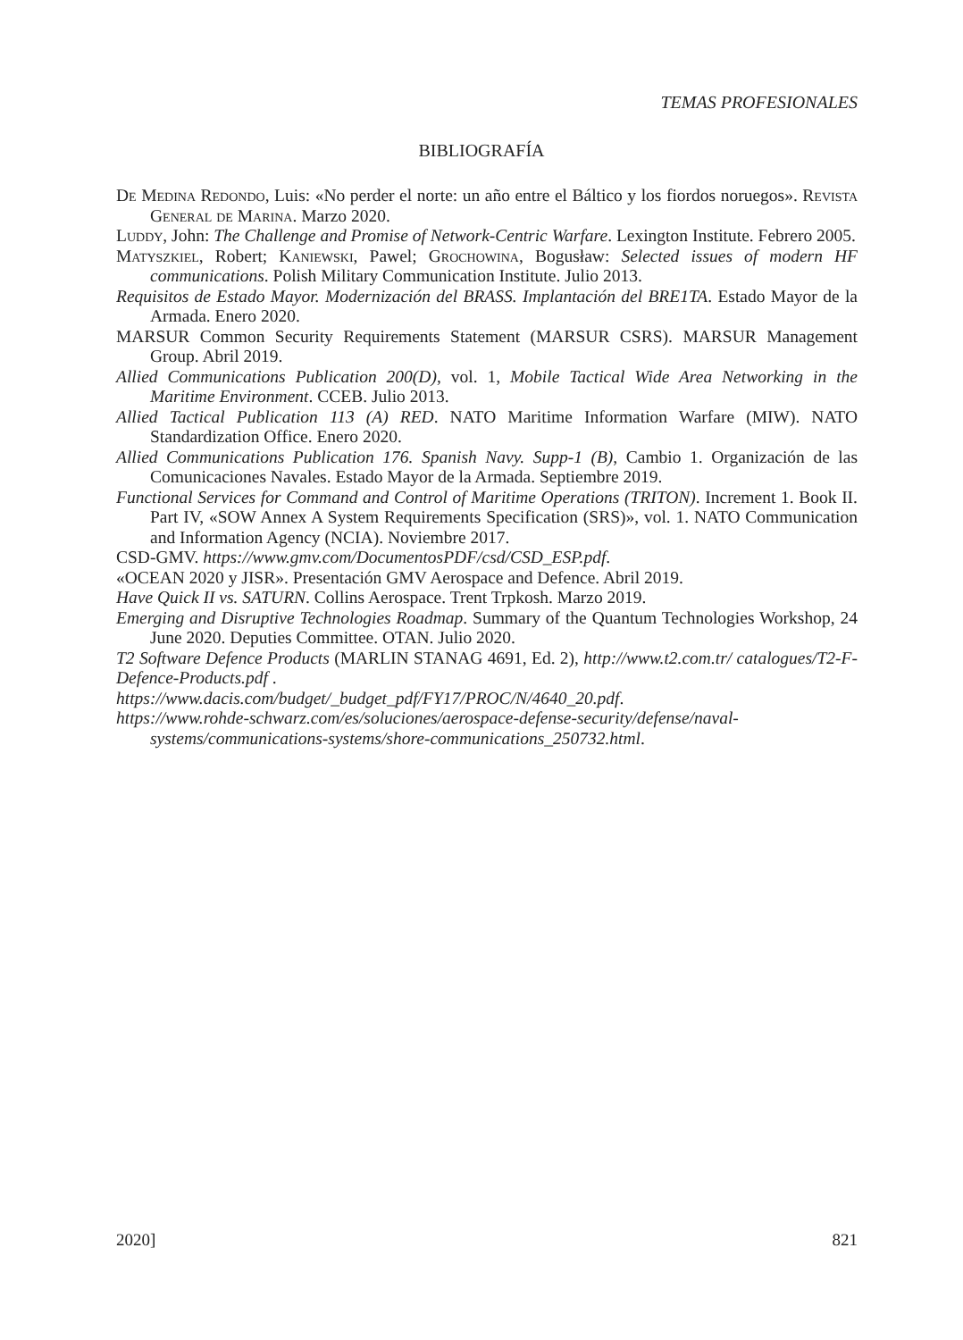TEMAS PROFESIONALES
BIBLIOGRAFÍA
De Medina Redondo, Luis: «No perder el norte: un año entre el Báltico y los fiordos noruegos». Revista General de Marina. Marzo 2020.
Luddy, John: The Challenge and Promise of Network-Centric Warfare. Lexington Institute. Febrero 2005.
Matyszkiel, Robert; Kaniewski, Pawel; Grochowina, Bogusław: Selected issues of modern HF communications. Polish Military Communication Institute. Julio 2013.
Requisitos de Estado Mayor. Modernización del BRASS. Implantación del BRE1TA. Estado Mayor de la Armada. Enero 2020.
MARSUR Common Security Requirements Statement (MARSUR CSRS). MARSUR Management Group. Abril 2019.
Allied Communications Publication 200(D), vol. 1, Mobile Tactical Wide Area Networking in the Maritime Environment. CCEB. Julio 2013.
Allied Tactical Publication 113 (A) RED. NATO Maritime Information Warfare (MIW). NATO Standardization Office. Enero 2020.
Allied Communications Publication 176. Spanish Navy. Supp-1 (B), Cambio 1. Organización de las Comunicaciones Navales. Estado Mayor de la Armada. Septiembre 2019.
Functional Services for Command and Control of Maritime Operations (TRITON). Increment 1. Book II. Part IV, «SOW Annex A System Requirements Specification (SRS)», vol. 1. NATO Communication and Information Agency (NCIA). Noviembre 2017.
CSD-GMV. https://www.gmv.com/DocumentosPDF/csd/CSD_ESP.pdf.
«OCEAN 2020 y JISR». Presentación GMV Aerospace and Defence. Abril 2019.
Have Quick II vs. SATURN. Collins Aerospace. Trent Trpkosh. Marzo 2019.
Emerging and Disruptive Technologies Roadmap. Summary of the Quantum Technologies Workshop, 24 June 2020. Deputies Committee. OTAN. Julio 2020.
T2 Software Defence Products (MARLIN STANAG 4691, Ed. 2), http://www.t2.com.tr/ catalogues/T2-F-Defence-Products.pdf .
https://www.dacis.com/budget/_budget_pdf/FY17/PROC/N/4640_20.pdf.
https://www.rohde-schwarz.com/es/soluciones/aerospace-defense-security/defense/naval-systems/communications-systems/shore-communications_250732.html.
2020] 821